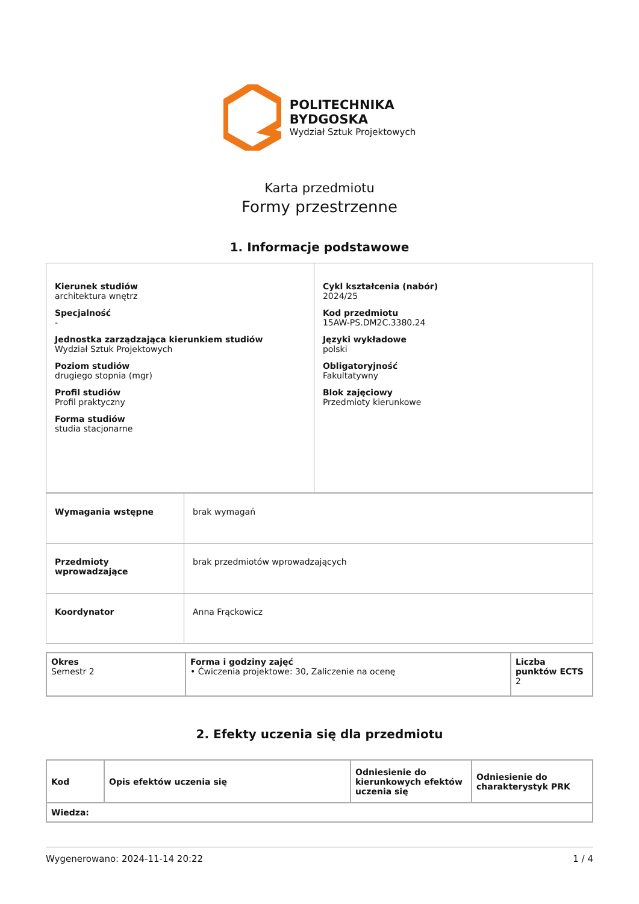POLITECHNIKA
BYDGOSKA
Wydział Sztuk Projektowych
Karta przedmiotu
Formy przestrzenne
1. Informacje podstawowe
| Kierunek studiów architektura wnętrz Specjalność - Jednostka zarządzająca kierunkiem studiów Wydział Sztuk Projektowych Poziom studiów drugiego stopnia (mgr) Profil studiów Profil praktyczny Forma studiów studia stacjonarne | Cykl kształcenia (nabór) 2024/25 Kod przedmiotu 15AW-PS.DM2C.3380.24 Języki wykładowe polski Obligatoryjność Fakultatywny Blok zajęciowy Przedmioty kierunkowe |
| Wymagania wstępne | brak wymagań |
| Przedmioty wprowadzające | brak przedmiotów wprowadzających |
| Koordynator | Anna Frąckowicz |
| Okres Semestr 2 | Forma i godziny zajęć • Ćwiczenia projektowe: 30, Zaliczenie na ocenę | Liczba punktów ECTS 2 |
2. Efekty uczenia się dla przedmiotu
| Kod | Opis efektów uczenia się | Odniesienie do kierunkowych efektów uczenia się | Odniesienie do charakterystyk PRK |
| --- | --- | --- | --- |
| Wiedza: | | | |
Wygenerowano: 2024-11-14 20:22 1 / 4